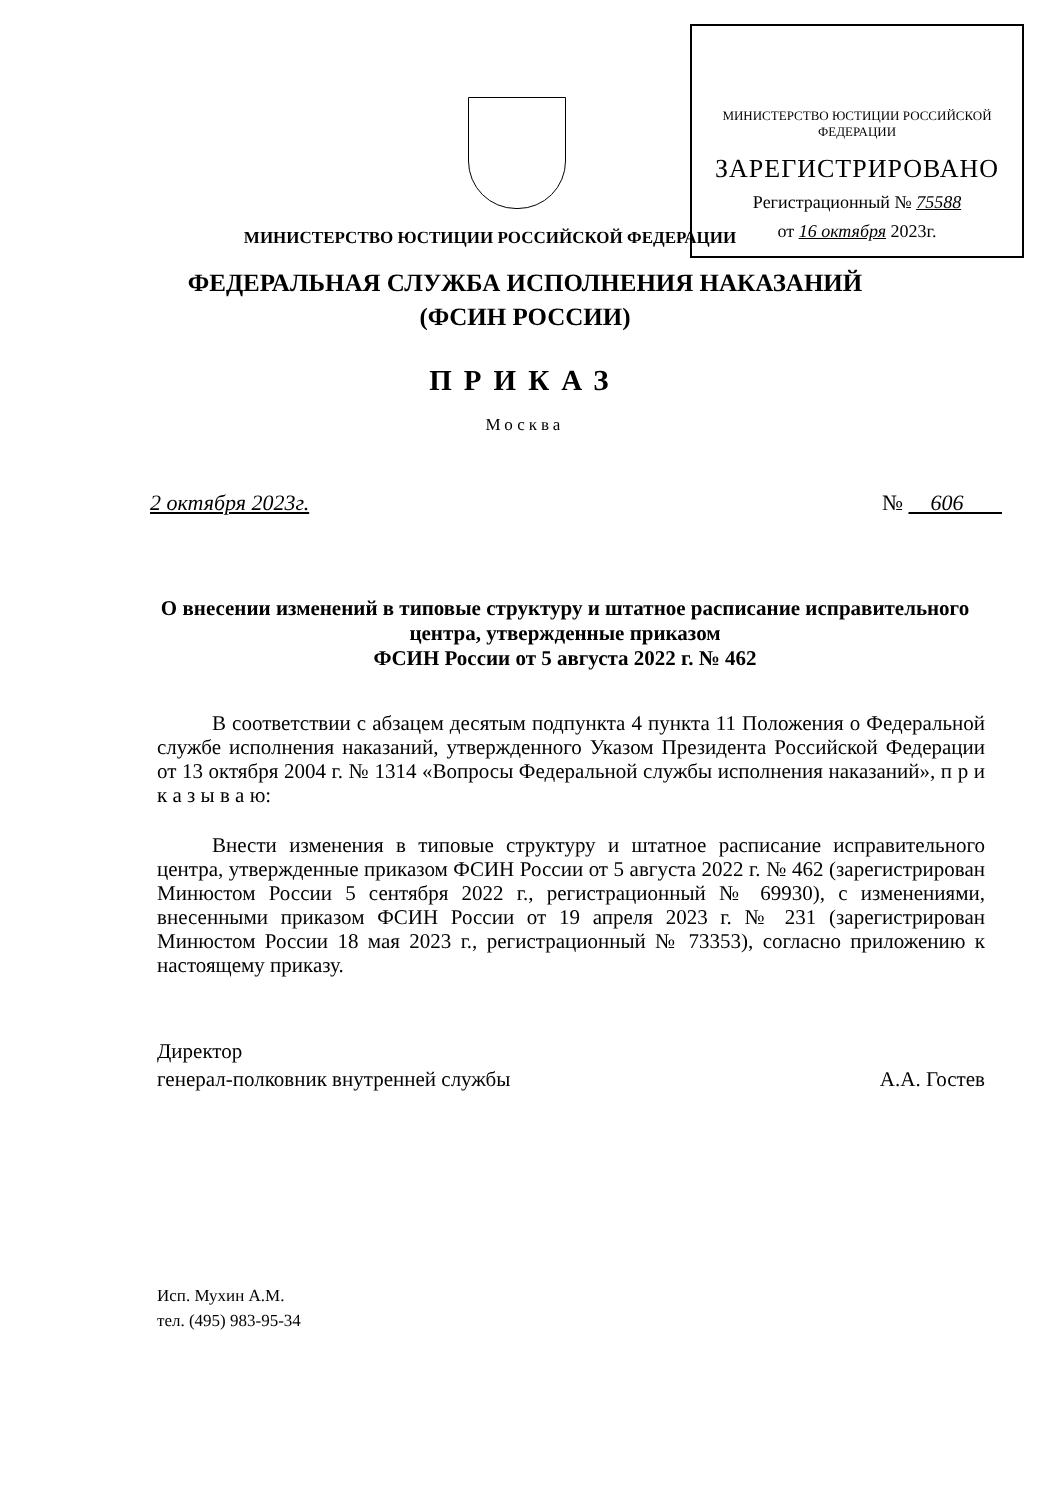МИНИСТЕРСТВО ЮСТИЦИИ РОССИЙСКОЙ ФЕДЕРАЦИИ
ЗАРЕГИСТРИРОВАНО
Регистрационный № 75588
от 16 октября 2023г.
МИНИСТЕРСТВО ЮСТИЦИИ РОССИЙСКОЙ ФЕДЕРАЦИИ
ФЕДЕРАЛЬНАЯ СЛУЖБА ИСПОЛНЕНИЯ НАКАЗАНИЙ
(ФСИН РОССИИ)
ПРИКАЗ
Москва
2 октября 2023г. № 606
О внесении изменений в типовые структуру и штатное расписание исправительного центра, утвержденные приказом
ФСИН России от 5 августа 2022 г. № 462
В соответствии с абзацем десятым подпункта 4 пункта 11 Положения о Федеральной службе исполнения наказаний, утвержденного Указом Президента Российской Федерации от 13 октября 2004 г. № 1314 «Вопросы Федеральной службы исполнения наказаний», п р и к а з ы в а ю:
Внести изменения в типовые структуру и штатное расписание исправительного центра, утвержденные приказом ФСИН России от 5 августа 2022 г. № 462 (зарегистрирован Минюстом России 5 сентября 2022 г., регистрационный № 69930), с изменениями, внесенными приказом ФСИН России от 19 апреля 2023 г. № 231 (зарегистрирован Минюстом России 18 мая 2023 г., регистрационный № 73353), согласно приложению к настоящему приказу.
Директор
генерал-полковник внутренней службы
А.А. Гостев
Исп. Мухин А.М.
тел. (495) 983-95-34